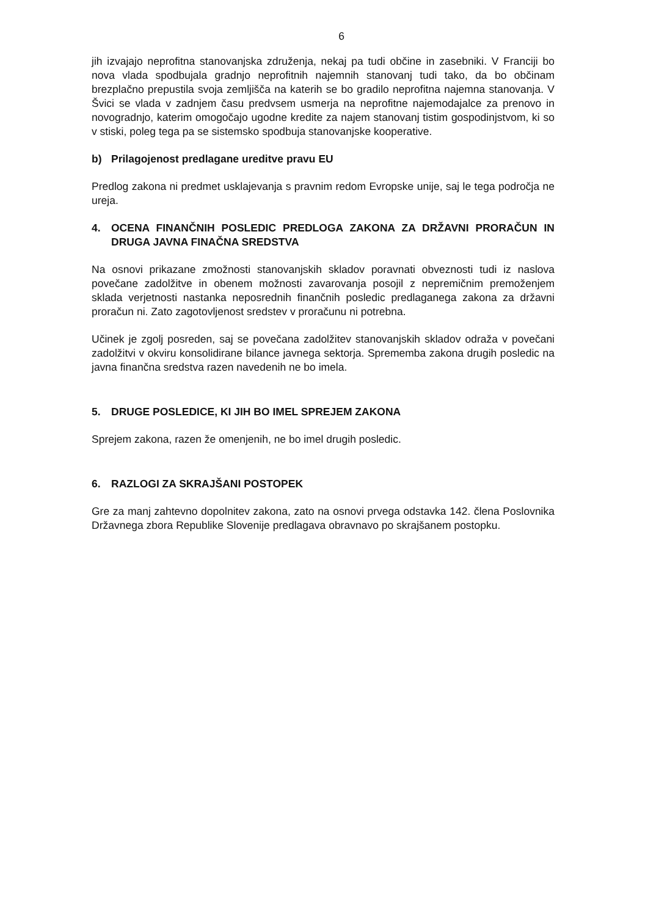6
jih izvajajo neprofitna stanovanjska združenja, nekaj pa tudi občine in zasebniki. V Franciji bo nova vlada spodbujala gradnjo neprofitnih najemnih stanovanj tudi tako, da bo občinam brezplačno prepustila svoja zemljišča na katerih se bo gradilo neprofitna najemna stanovanja. V Švici se vlada v zadnjem času predvsem usmerja na neprofitne najemodajalce za prenovo in novogradnjo, katerim omogočajo ugodne kredite za najem stanovanj tistim gospodinjstvom, ki so v stiski, poleg tega pa se sistemsko spodbuja stanovanjske kooperative.
b) Prilagojenost predlagane ureditve pravu EU
Predlog zakona ni predmet usklajevanja s pravnim redom Evropske unije, saj le tega področja ne ureja.
4. OCENA FINANČNIH POSLEDIC PREDLOGA ZAKONA ZA DRŽAVNI PRORAČUN IN DRUGA JAVNA FINAČNA SREDSTVA
Na osnovi prikazane zmožnosti stanovanjskih skladov poravnati obveznosti tudi iz naslova povečane zadolžitve in obenem možnosti zavarovanja posojil z nepremičnim premoženjem sklada verjetnosti nastanka neposrednih finančnih posledic predlaganega zakona za državni proračun ni. Zato zagotovljenost sredstev v proračunu ni potrebna.
Učinek je zgolj posreden, saj se povečana zadolžitev stanovanjskih skladov odraža v povečani zadolžitvi v okviru konsolidirane bilance javnega sektorja. Sprememba zakona drugih posledic na javna finančna sredstva razen navedenih ne bo imela.
5. DRUGE POSLEDICE, KI JIH BO IMEL SPREJEM ZAKONA
Sprejem zakona, razen že omenjenih, ne bo imel drugih posledic.
6. RAZLOGI ZA SKRAJŠANI POSTOPEK
Gre za manj zahtevno dopolnitev zakona, zato na osnovi prvega odstavka 142. člena Poslovnika Državnega zbora Republike Slovenije predlagava obravnavo po skrajšanem postopku.